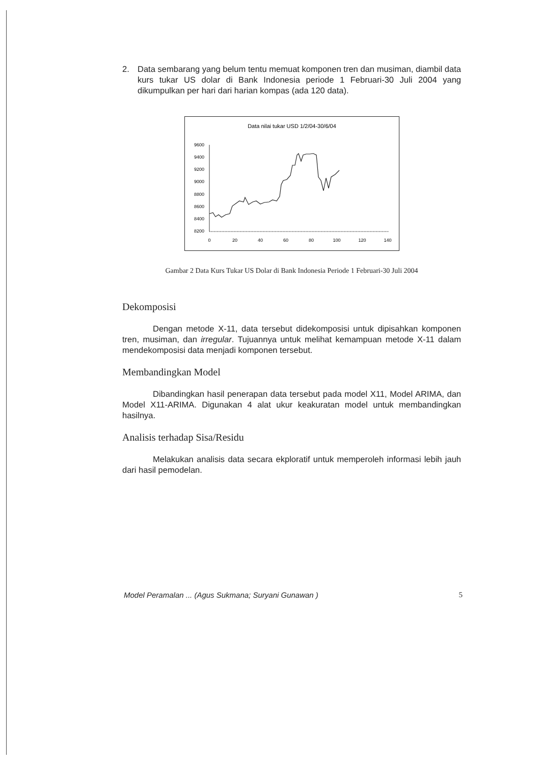2. Data sembarang yang belum tentu memuat komponen tren dan musiman, diambil data kurs tukar US dolar di Bank Indonesia periode 1 Februari-30 Juli 2004 yang dikumpulkan per hari dari harian kompas (ada 120 data).
Data nilai tukar USD 1/2/04-30/6/04
9600
9400
9200
9000
8800
8600
8400
8200
0
20
40
60
80
100
120
140
Gambar 2 Data Kurs Tukar US Dolar di Bank Indonesia Periode 1 Februari-30 Juli 2004
Dekomposisi
Dengan metode X-11, data tersebut didekomposisi untuk dipisahkan komponen tren, musiman, dan irregular. Tujuannya untuk melihat kemampuan metode X-11 dalam mendekomposisi data menjadi komponen tersebut.
Membandingkan Model
Dibandingkan hasil penerapan data tersebut pada model X11, Model ARIMA, dan Model X11-ARIMA. Digunakan 4 alat ukur keakuratan model untuk membandingkan hasilnya.
Analisis terhadap Sisa/Residu
Melakukan analisis data secara ekploratif untuk memperoleh informasi lebih jauh dari hasil pemodelan.
Model Peramalan ... (Agus Sukmana; Suryani Gunawan ) 5